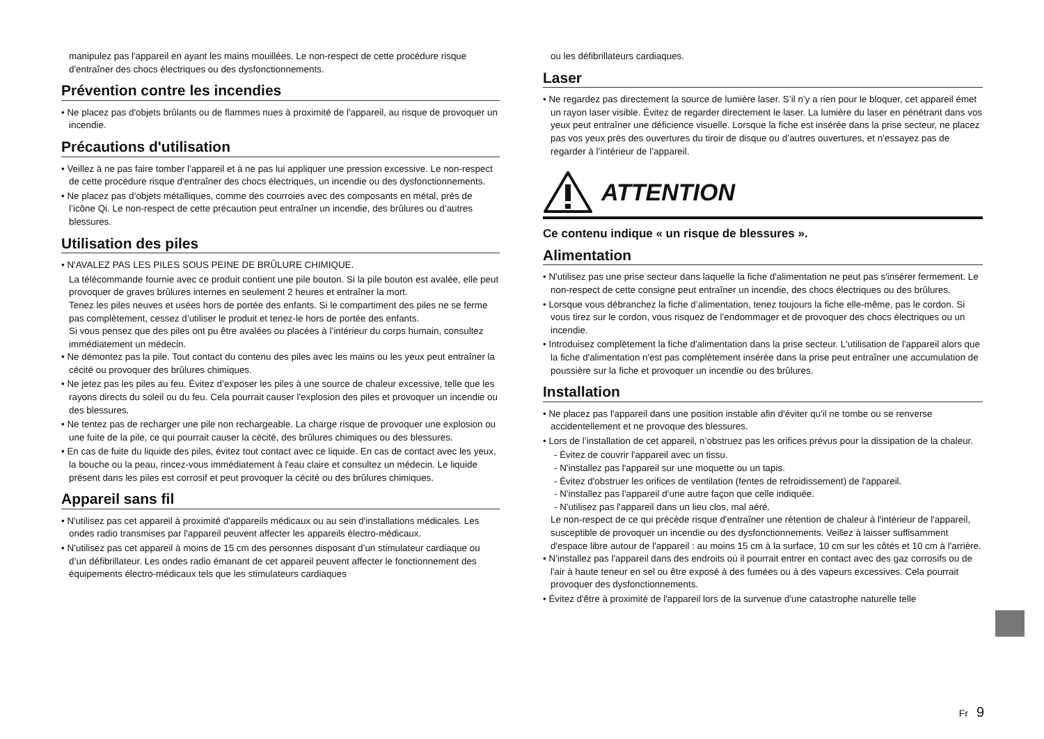manipulez pas l'appareil en ayant les mains mouillées. Le non-respect de cette procédure risque d'entraîner des chocs électriques ou des dysfonctionnements.
Prévention contre les incendies
• Ne placez pas d'objets brûlants ou de flammes nues à proximité de l'appareil, au risque de provoquer un incendie.
Précautions d'utilisation
• Veillez à ne pas faire tomber l'appareil et à ne pas lui appliquer une pression excessive. Le non-respect de cette procédure risque d'entraîner des chocs électriques, un incendie ou des dysfonctionnements.
• Ne placez pas d’objets métalliques, comme des courroies avec des composants en métal, près de l’icône Qi. Le non-respect de cette précaution peut entraîner un incendie, des brûlures ou d’autres blessures.
Utilisation des piles
• N'AVALEZ PAS LES PILES SOUS PEINE DE BRÛLURE CHIMIQUE.
La télécommande fournie avec ce produit contient une pile bouton. Si la pile bouton est avalée, elle peut provoquer de graves brûlures internes en seulement 2 heures et entraîner la mort.
Tenez les piles neuves et usées hors de portée des enfants. Si le compartiment des piles ne se ferme pas complètement, cessez d’utiliser le produit et tenez-le hors de portée des enfants.
Si vous pensez que des piles ont pu être avalées ou placées à l’intérieur du corps humain, consultez immédiatement un médecin.
• Ne démontez pas la pile. Tout contact du contenu des piles avec les mains ou les yeux peut entraîner la cécité ou provoquer des brûlures chimiques.
• Ne jetez pas les piles au feu. Évitez d’exposer les piles à une source de chaleur excessive, telle que les rayons directs du soleil ou du feu. Cela pourrait causer l'explosion des piles et provoquer un incendie ou des blessures.
• Ne tentez pas de recharger une pile non rechargeable. La charge risque de provoquer une explosion ou une fuite de la pile, ce qui pourrait causer la cécité, des brûlures chimiques ou des blessures.
• En cas de fuite du liquide des piles, évitez tout contact avec ce liquide. En cas de contact avec les yeux, la bouche ou la peau, rincez-vous immédiatement à l'eau claire et consultez un médecin. Le liquide présent dans les piles est corrosif et peut provoquer la cécité ou des brûlures chimiques.
Appareil sans fil
• N'utilisez pas cet appareil à proximité d'appareils médicaux ou au sein d'installations médicales. Les ondes radio transmises par l'appareil peuvent affecter les appareils électro-médicaux.
• N’utilisez pas cet appareil à moins de 15 cm des personnes disposant d’un stimulateur cardiaque ou d’un défibrillateur. Les ondes radio émanant de cet appareil peuvent affecter le fonctionnement des équipements électro-médicaux tels que les stimulateurs cardiaques
ou les défibrillateurs cardiaques.
Laser
• Ne regardez pas directement la source de lumière laser. S’il n’y a rien pour le bloquer, cet appareil émet un rayon laser visible. Évitez de regarder directement le laser. La lumière du laser en pénétrant dans vos yeux peut entraîner une déficience visuelle. Lorsque la fiche est insérée dans la prise secteur, ne placez pas vos yeux près des ouvertures du tiroir de disque ou d’autres ouvertures, et n’essayez pas de regarder à l’intérieur de l’appareil.
ATTENTION
Ce contenu indique « un risque de blessures ».
Alimentation
• N'utilisez pas une prise secteur dans laquelle la fiche d'alimentation ne peut pas s'insérer fermement. Le non-respect de cette consigne peut entraîner un incendie, des chocs électriques ou des brûlures.
• Lorsque vous débranchez la fiche d’alimentation, tenez toujours la fiche elle-même, pas le cordon. Si vous tirez sur le cordon, vous risquez de l’endommager et de provoquer des chocs électriques ou un incendie.
• Introduisez complètement la fiche d'alimentation dans la prise secteur. L'utilisation de l'appareil alors que la fiche d'alimentation n'est pas complètement insérée dans la prise peut entraîner une accumulation de poussière sur la fiche et provoquer un incendie ou des brûlures.
Installation
• Ne placez pas l'appareil dans une position instable afin d'éviter qu'il ne tombe ou se renverse accidentellement et ne provoque des blessures.
• Lors de l’installation de cet appareil, n’obstruez pas les orifices prévus pour la dissipation de la chaleur.
- Évitez de couvrir l'appareil avec un tissu.
- N'installez pas l'appareil sur une moquette ou un tapis.
- Évitez d'obstruer les orifices de ventilation (fentes de refroidissement) de l'appareil.
- N'installez pas l’appareil d’une autre façon que celle indiquée.
- N'utilisez pas l'appareil dans un lieu clos, mal aéré.
Le non-respect de ce qui précède risque d'entraîner une rétention de chaleur à l'intérieur de l'appareil, susceptible de provoquer un incendie ou des dysfonctionnements. Veillez à laisser suffisamment d'espace libre autour de l'appareil : au moins 15 cm à la surface, 10 cm sur les côtés et 10 cm à l'arrière.
• N’installez pas l'appareil dans des endroits où il pourrait entrer en contact avec des gaz corrosifs ou de l'air à haute teneur en sel ou être exposé à des fumées ou à des vapeurs excessives. Cela pourrait provoquer des dysfonctionnements.
• Évitez d'être à proximité de l'appareil lors de la survenue d'une catastrophe naturelle telle
Fr 9